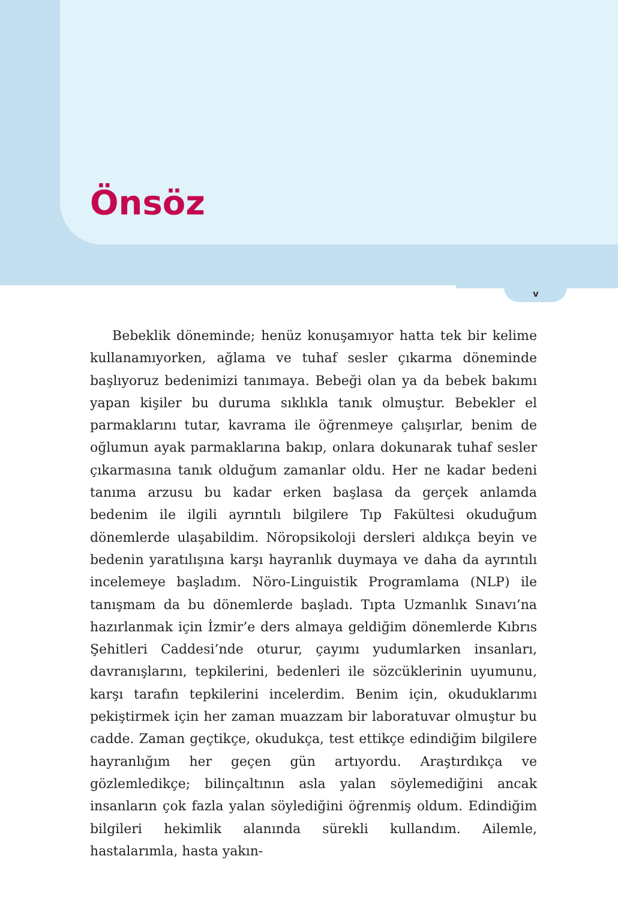Önsöz
v
Bebeklik döneminde; henüz konuşamıyor hatta tek bir kelime kullanamıyorken, ağlama ve tuhaf sesler çıkarma döneminde başlıyoruz bedenimizi tanımaya. Bebeği olan ya da bebek bakımı yapan kişiler bu duruma sıklıkla tanık olmuştur. Bebekler el parmaklarını tutar, kavrama ile öğrenmeye çalışırlar, benim de oğlumun ayak parmaklarına bakıp, onlara dokunarak tuhaf sesler çıkarmasına tanık olduğum zamanlar oldu. Her ne kadar bedeni tanıma arzusu bu kadar erken başlasa da gerçek anlamda bedenim ile ilgili ayrıntılı bilgilere Tıp Fakültesi okuduğum dönemlerde ulaşabildim. Nöropsikoloji dersleri aldıkça beyin ve bedenin yaratılışına karşı hayranlık duymaya ve daha da ayrıntılı incelemeye başladım. Nöro-Linguistik Programlama (NLP) ile tanışmam da bu dönemlerde başladı. Tıpta Uzmanlık Sınavı’na hazırlanmak için İzmir’e ders almaya geldiğim dönemlerde Kıbrıs Şehitleri Caddesi’nde oturur, çayımı yudumlarken insanları, davranışlarını, tepkilerini, bedenleri ile sözcüklerinin uyumunu, karşı tarafın tepkilerini incelerdim. Benim için, okuduklarımı pekiştirmek için her zaman muazzam bir laboratuvar olmuştur bu cadde. Zaman geçtikçe, okudukça, test ettikçe edindiğim bilgilere hayranlığım her geçen gün artıyordu. Araştırdıkça ve gözlemledikçe; bilinçaltının asla yalan söylemediğini ancak insanların çok fazla yalan söylediğini öğrenmiş oldum. Edindiğim bilgileri hekimlik alanında sürekli kullandım. Ailemle, hastalarımla, hasta yakın-